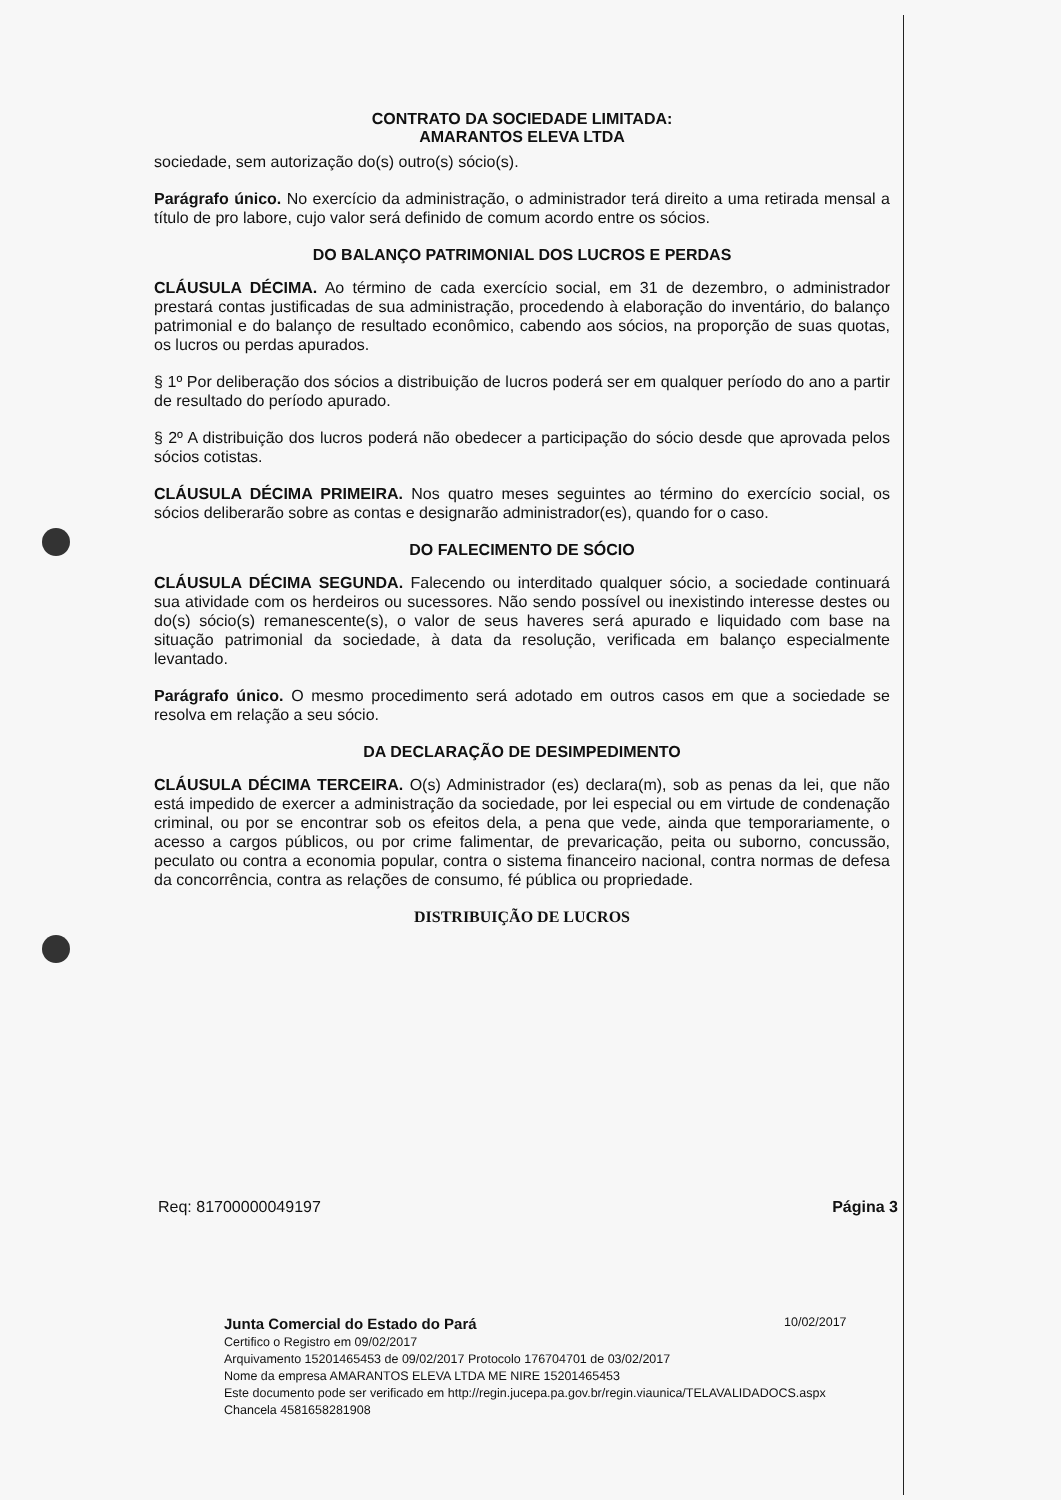CONTRATO DA SOCIEDADE LIMITADA:
AMARANTOS ELEVA LTDA
sociedade, sem autorização do(s) outro(s) sócio(s).
Parágrafo único. No exercício da administração, o administrador terá direito a uma retirada mensal a título de pro labore, cujo valor será definido de comum acordo entre os sócios.
DO BALANÇO PATRIMONIAL DOS LUCROS E PERDAS
CLÁUSULA DÉCIMA. Ao término de cada exercício social, em 31 de dezembro, o administrador prestará contas justificadas de sua administração, procedendo à elaboração do inventário, do balanço patrimonial e do balanço de resultado econômico, cabendo aos sócios, na proporção de suas quotas, os lucros ou perdas apurados.
§ 1º Por deliberação dos sócios a distribuição de lucros poderá ser em qualquer período do ano a partir de resultado do período apurado.
§ 2º A distribuição dos lucros poderá não obedecer a participação do sócio desde que aprovada pelos sócios cotistas.
CLÁUSULA DÉCIMA PRIMEIRA. Nos quatro meses seguintes ao término do exercício social, os sócios deliberarão sobre as contas e designarão administrador(es), quando for o caso.
DO FALECIMENTO DE SÓCIO
CLÁUSULA DÉCIMA SEGUNDA. Falecendo ou interditado qualquer sócio, a sociedade continuará sua atividade com os herdeiros ou sucessores. Não sendo possível ou inexistindo interesse destes ou do(s) sócio(s) remanescente(s), o valor de seus haveres será apurado e liquidado com base na situação patrimonial da sociedade, à data da resolução, verificada em balanço especialmente levantado.
Parágrafo único. O mesmo procedimento será adotado em outros casos em que a sociedade se resolva em relação a seu sócio.
DA DECLARAÇÃO DE DESIMPEDIMENTO
CLÁUSULA DÉCIMA TERCEIRA. O(s) Administrador (es) declara(m), sob as penas da lei, que não está impedido de exercer a administração da sociedade, por lei especial ou em virtude de condenação criminal, ou por se encontrar sob os efeitos dela, a pena que vede, ainda que temporariamente, o acesso a cargos públicos, ou por crime falimentar, de prevaricação, peita ou suborno, concussão, peculato ou contra a economia popular, contra o sistema financeiro nacional, contra normas de defesa da concorrência, contra as relações de consumo, fé pública ou propriedade.
DISTRIBUIÇÃO DE LUCROS
Req: 81700000049197 Página 3
10/02/2017
Junta Comercial do Estado do Pará
Certifico o Registro em 09/02/2017
Arquivamento 15201465453 de 09/02/2017 Protocolo 176704701 de 03/02/2017
Nome da empresa AMARANTOS ELEVA LTDA ME NIRE 15201465453
Este documento pode ser verificado em http://regin.jucepa.pa.gov.br/regin.viaunica/TELAVALIDADOCS.aspx
Chancela 4581658281908